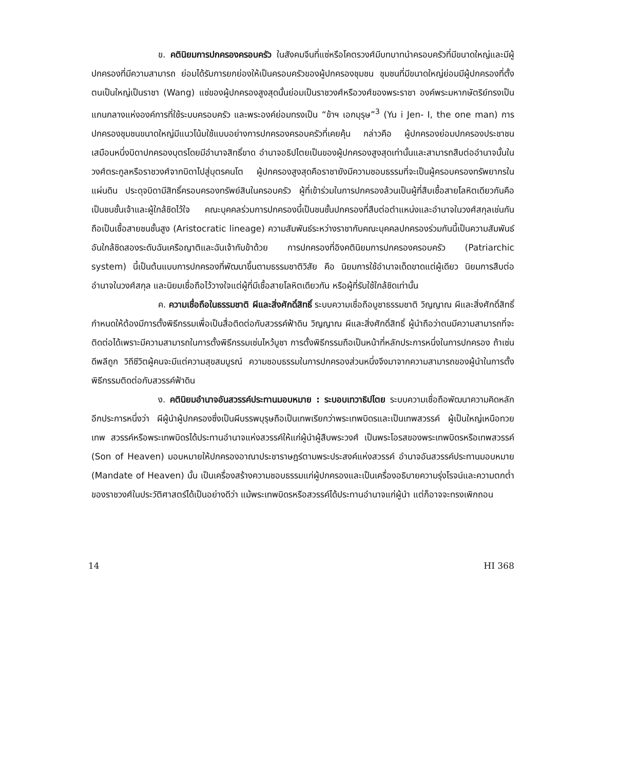ข. คตินิยมการปกครองครอบครัว ในสังคมจีนที่แซ่หรือโคตรวงศ์มีบทบาทนำครอบครัวที่มีขนาดใหญ่และมีผู้ปกครองที่มีความสามารถ ย่อมได้รับการยกย่องให้เป็นครอบครัวของผู้ปกครองชุมชน ชุมชนที่มีขนาดใหญ่ย่อมมีผู้ปกครองที่ตั้งตนเป็นใหญ่เป็นราชา (Wang) แซ่ของผู้ปกครองสูงสุดนั้นย่อมเป็นราชวงศ์หรือวงศ์ของพระราชา องค์พระมหากษัตริย์ทรงเป็นแกนกลางแห่งองค์การที่ใช้ระบบครอบครัว และพระองค์ย่อมทรงเป็น “ข้าฯ เอกบุรุษ”<sup>3</sup> (Yu i Jen- I, the one man) การปกครองชุมชนขนาดใหญ่มีแนวโน้มใช้แบบอย่างการปกครองครอบครัวที่เคยคุ้น กล่าวคือ ผู้ปกครองย่อมปกครองประชาชนเสมือนหนึ่งบิดาปกครองบุตรโดยมีอำนาจสิทธิ์ขาด อำนาจอธิปไตยเป็นของผู้ปกครองสูงสุดเท่านั้นและสามารถสืบต่ออำนาจนั้นในวงศ์ตระกูลหรือราชวงศ์จากบิดาไปสู่บุตรคนโต ผู้ปกครองสูงสุดคือราชายังมีความชอบธรรมที่จะเป็นผู้ครอบครองทรัพยากรในแผ่นดิน ประดุจบิดามีสิทธิ์ครอบครองทรัพย์สินในครอบครัว ผู้ที่เข้าร่วมในการปกครองล้วนเป็นผู้ที่สืบเชื้อสายโลหิตเดียวกันคือเป็นชนชั้นเจ้าและผู้ใกล้ชิดไว้ใจ คณะบุคคลร่วมการปกครองนี้เป็นชนชั้นปกครองที่สืบต่อตำแหน่งและอำนาจในวงศ์สกุลเช่นกัน ถือเป็นเชื้อสายชนชั้นสูง (Aristocratic lineage) ความสัมพันธ์ระหว่างราชากับคณะบุคคลปกครองร่วมกันนี้เป็นความสัมพันธ์อันใกล้ชิดสองระดับฉันเครือญาติและฉันเจ้ากับข้าด้วย การปกครองที่อิงคตินิยมการปกครองครอบครัว (Patriarchic system) นี้เป็นต้นแบบการปกครองที่พัฒนาขึ้นตามธรรมชาติวิสัย คือ นิยมการใช้อำนาจเด็ดขาดแต่ผู้เดียว นิยมการสืบต่ออำนาจในวงศ์สกุล และนิยมเชื่อถือไว้วางใจแต่ผู้ที่มีเชื้อสายโลหิตเดียวกัน หรือผู้ที่รับใช้ใกล้ชิดเท่านั้น
ค. ความเชื่อถือในธรรมชาติ ผีและสิ่งศักดิ์สิทธิ์ ระบบความเชื่อถือบูชาธรรมชาติ วิญญาณ ผีและสิ่งศักดิ์สิทธิ์กำหนดให้ต้องมีการตั้งพิธีกรรมเพื่อเป็นสื่อติดต่อกับสวรรค์ฟ้าดิน วิญญาณ ผีและสิ่งศักดิ์สิทธิ์ ผู้นำถือว่าตนมีความสามารถที่จะติดต่อได้เพราะมีความสามารถในการตั้งพิธีกรรมเซ่นไหว้บูชา การตั้งพิธีกรรมถือเป็นหน้าที่หลักประการหนึ่งในการปกครอง ถ้าเซ่นดีพลีถูก วิถีชีวิตผู้คนจะมีแต่ความสุขสมบูรณ์ ความชอบธรรมในการปกครองส่วนหนึ่งจึงมาจากความสามารถของผู้นำในการตั้งพิธีกรรมติดต่อกับสวรรค์ฟ้าดิน
ง. คตินิยมอำนาจอันสวรรค์ประทานมอบหมาย : ระบอบเทวาธิปไตย ระบบความเชื่อถือพัฒนาความคิดหลักอีกประการหนึ่งว่า ผีผู้นำผู้ปกครองซึ่งเป็นผีบรรพบุรุษถือเป็นเทพเรียกว่าพระเทพบิดรและเป็นเทพสวรรค์ ผู้เป็นใหญ่เหนือทวยเทพ สวรรค์หรือพระเทพบิดรได้ประทานอำนาจแห่งสวรรค์ให้แก่ผู้นำผู้สืบพระวงศ์ เป็นพระโอรสของพระเทพบิดรหรือเทพสวรรค์ (Son of Heaven) มอบหมายให้ปกครองอาณาประชาราษฎร์ตามพระประสงค์แห่งสวรรค์ อำนาจอันสวรรค์ประทานมอบหมาย (Mandate of Heaven) นั้น เป็นเครื่องสร้างความชอบธรรมแก่ผู้ปกครองและเป็นเครื่องอธิบายความรุ่งโรจน์และความตกต่ำของราชวงศ์ในประวัติศาสตร์ได้เป็นอย่างดีว่า แม้พระเทพบิดรหรือสวรรค์ได้ประทานอำนาจแก่ผู้นำ แต่ก็อาจจะทรงเพิกถอน
14 HI 368